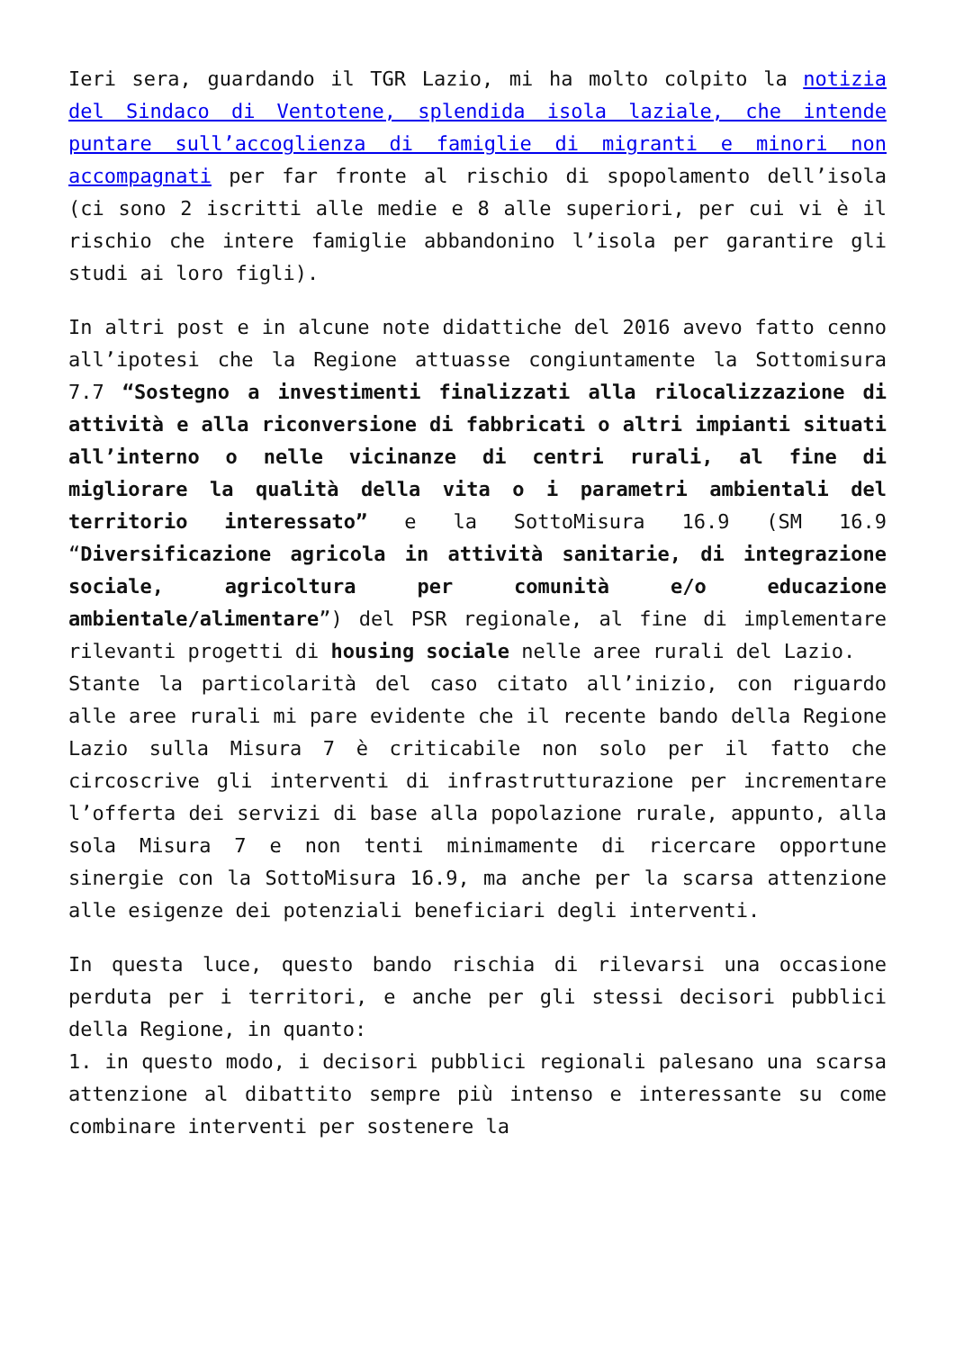Ieri sera, guardando il TGR Lazio, mi ha molto colpito la notizia del Sindaco di Ventotene, splendida isola laziale, che intende puntare sull’accoglienza di famiglie di migranti e minori non accompagnati per far fronte al rischio di spopolamento dell’isola (ci sono 2 iscritti alle medie e 8 alle superiori, per cui vi è il rischio che intere famiglie abbandonino l’isola per garantire gli studi ai loro figli).
In altri post e in alcune note didattiche del 2016 avevo fatto cenno all’ipotesi che la Regione attuasse congiuntamente la Sottomisura 7.7 “Sostegno a investimenti finalizzati alla rilocalizzazione di attività e alla riconversione di fabbricati o altri impianti situati all’interno o nelle vicinanze di centri rurali, al fine di migliorare la qualità della vita o i parametri ambientali del territorio interessato” e la SottoMisura 16.9 (SM 16.9 “Diversificazione agricola in attività sanitarie, di integrazione sociale, agricoltura per comunità e/o educazione ambientale/alimentare”) del PSR regionale, al fine di implementare rilevanti progetti di housing sociale nelle aree rurali del Lazio.
Stante la particolarità del caso citato all’inizio, con riguardo alle aree rurali mi pare evidente che il recente bando della Regione Lazio sulla Misura 7 è criticabile non solo per il fatto che circoscrive gli interventi di infrastrutturazione per incrementare l’offerta dei servizi di base alla popolazione rurale, appunto, alla sola Misura 7 e non tenti minimamente di ricercare opportune sinergie con la SottoMisura 16.9, ma anche per la scarsa attenzione alle esigenze dei potenziali beneficiari degli interventi.
In questa luce, questo bando rischia di rilevarsi una occasione perduta per i territori, e anche per gli stessi decisori pubblici della Regione, in quanto:
1. in questo modo, i decisori pubblici regionali palesano una scarsa attenzione al dibattito sempre più intenso e interessante su come combinare interventi per sostenere la